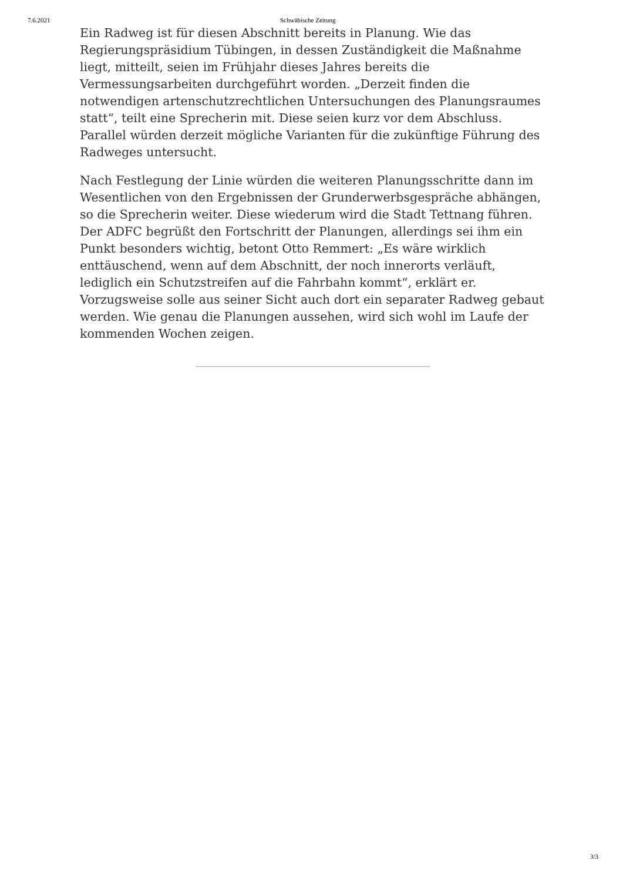7.6.2021 Schwäbische Zeitung
Ein Radweg ist für diesen Abschnitt bereits in Planung. Wie das Regierungspräsidium Tübingen, in dessen Zuständigkeit die Maßnahme liegt, mitteilt, seien im Frühjahr dieses Jahres bereits die Vermessungsarbeiten durchgeführt worden. „Derzeit finden die notwendigen artenschutzrechtlichen Untersuchungen des Planungsraumes statt“, teilt eine Sprecherin mit. Diese seien kurz vor dem Abschluss. Parallel würden derzeit mögliche Varianten für die zukünftige Führung des Radweges untersucht.
Nach Festlegung der Linie würden die weiteren Planungsschritte dann im Wesentlichen von den Ergebnissen der Grunderwerbsgespräche abhängen, so die Sprecherin weiter. Diese wiederum wird die Stadt Tettnang führen. Der ADFC begrüßt den Fortschritt der Planungen, allerdings sei ihm ein Punkt besonders wichtig, betont Otto Remmert: „Es wäre wirklich enttäuschend, wenn auf dem Abschnitt, der noch innerorts verläuft, lediglich ein Schutzstreifen auf die Fahrbahn kommt“, erklärt er. Vorzugsweise solle aus seiner Sicht auch dort ein separater Radweg gebaut werden. Wie genau die Planungen aussehen, wird sich wohl im Laufe der kommenden Wochen zeigen.
3/3